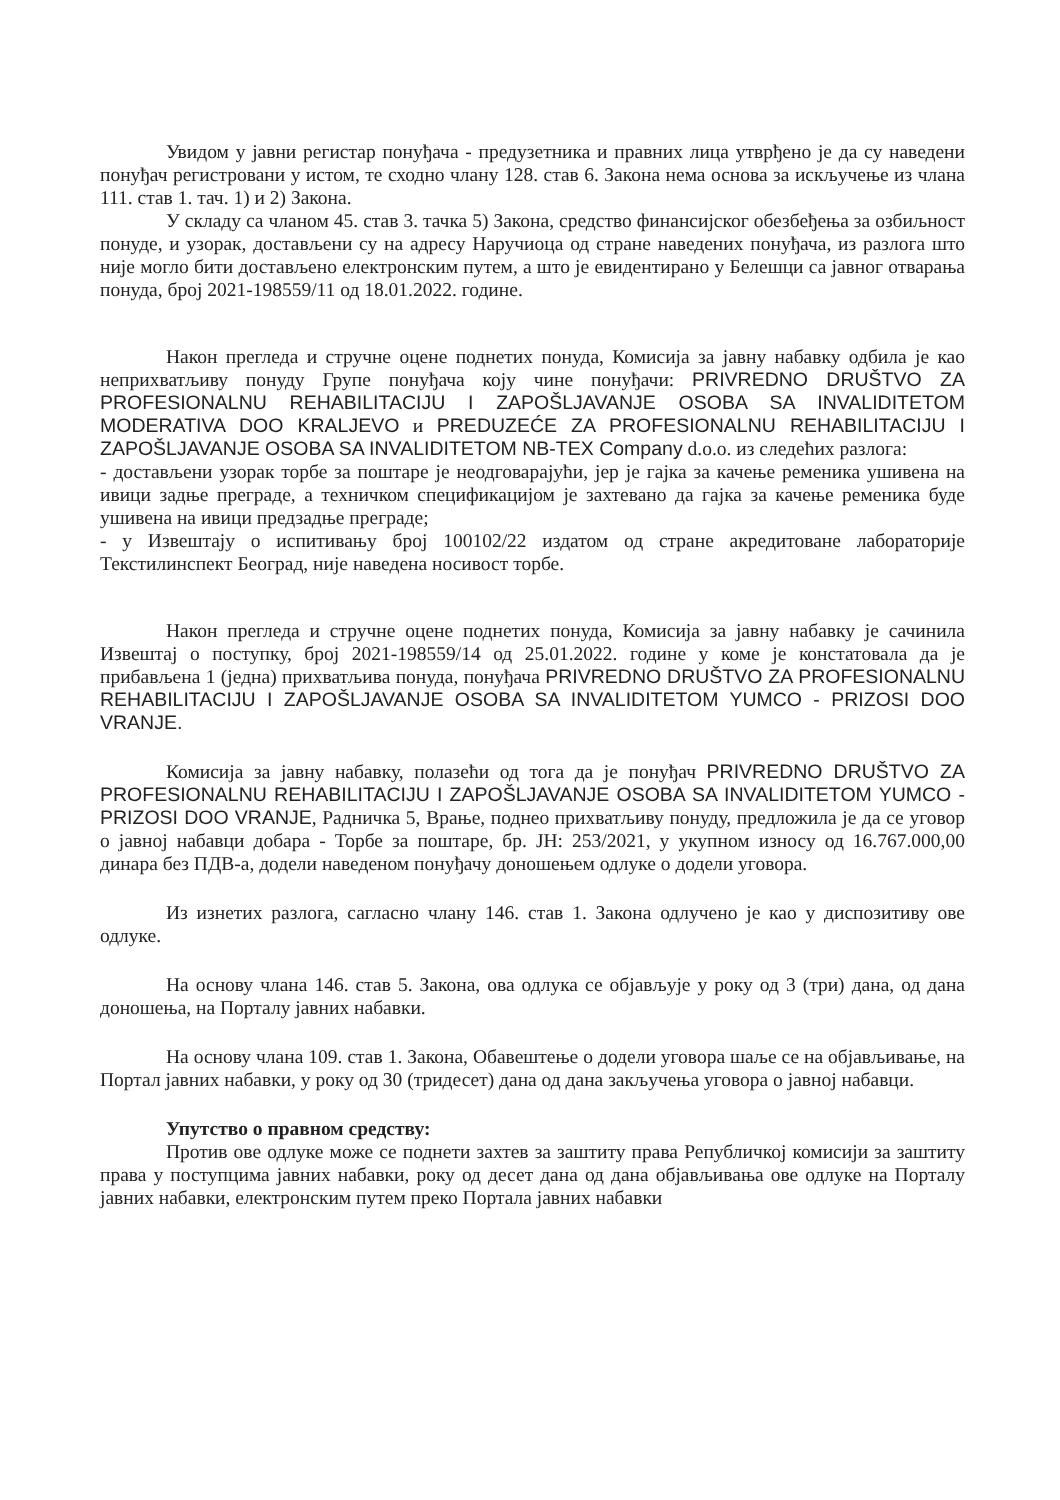Увидом у јавни регистар понуђача - предузетника и правних лица утврђено је да су наведени понуђач регистровани у истом, те сходно члану 128. став 6. Закона нема основа за искључење из члана 111. став 1. тач. 1) и 2) Закона.
У складу са чланом 45. став 3. тачка 5) Закона, средство финансијског обезбеђења за озбиљност понуде, и узорак, достављени су на адресу Наручиоца од стране наведених понуђача, из разлога што није могло бити достављено електронским путем, а што је евидентирано у Белешци са јавног отварања понуда, број 2021-198559/11 од 18.01.2022. године.
Након прегледа и стручне оцене поднетих понуда, Комисија за јавну набавку одбила је као неприхватљиву понуду Групе понуђача коју чине понуђачи: PRIVREDNO DRUŠTVO ZA PROFESIONALNU REHABILITACIJU I ZAPOŠLJAVANJE OSOBA SA INVALIDITETOM MODERATIVA DOO KRALJEVO и PREDUZEĆE ZA PROFESIONALNU REHABILITACIJU I ZAPOŠLJAVANJE OSOBA SA INVALIDITETOM NB-TEX Company d.o.o. из следећих разлога:
- достављени узорак торбе за поштаре је неодговарајући, јер је гајка за качење ременика ушивена на ивици задње преграде, а техничком спецификацијом је захтевано да гајка за качење ременика буде ушивена на ивици предзадње преграде;
- у Извештају о испитивању број 100102/22 издатом од стране акредитоване лабораторије Текстилинспект Београд, није наведена носивост торбе.
Након прегледа и стручне оцене поднетих понуда, Комисија за јавну набавку је сачинила Извештај о поступку, број 2021-198559/14 од 25.01.2022. године у коме је констатовала да је прибављена 1 (једна) прихватљива понуда, понуђача PRIVREDNO DRUŠTVO ZA PROFESIONALNU REHABILITACIJU I ZAPOŠLJAVANJE OSOBA SA INVALIDITETOM YUMCO - PRIZOSI DOO VRANJE.
Комисија за јавну набавку, полазећи од тога да је понуђач PRIVREDNO DRUŠTVO ZA PROFESIONALNU REHABILITACIJU I ZAPOŠLJAVANJE OSOBA SA INVALIDITETOM YUMCO - PRIZOSI DOO VRANJE, Радничка 5, Врање, поднео прихватљиву понуду, предложила је да се уговор о јавној набавци добара - Торбе за поштаре, бр. ЈН: 253/2021, у укупном износу од 16.767.000,00 динара без ПДВ-а, додели наведеном понуђачу доношењем одлуке о додели уговора.
Из изнетих разлога, сагласно члану 146. став 1. Закона одлучено је као у диспозитиву ове одлуке.
На основу члана 146. став 5. Закона, ова одлука се објављује у року од 3 (три) дана, од дана доношења, на Порталу јавних набавки.
На основу члана 109. став 1. Закона, Обавештење о додели уговора шаље се на објављивање, на Портал јавних набавки, у року од 30 (тридесет) дана од дана закључења уговора о јавној набавци.
Упутство о правном средству:
Против ове одлуке може се поднети захтев за заштиту права Републичкој комисији за заштиту права у поступцима јавних набавки, року од десет дана од дана објављивања ове одлуке на Порталу јавних набавки, електронским путем преко Портала јавних набавки